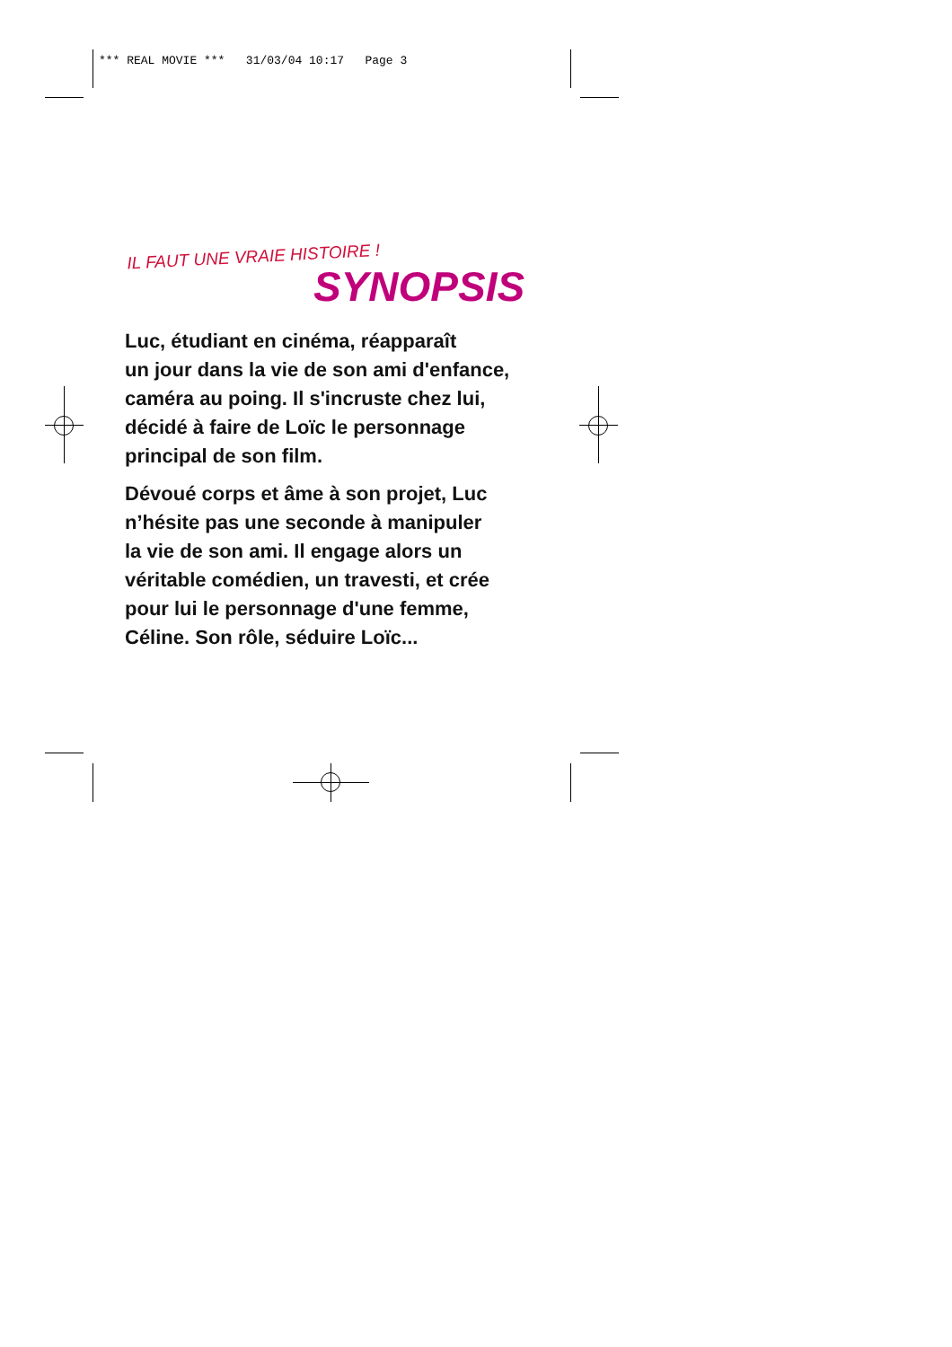*** REAL MOVIE *** 31/03/04 10:17 Page 3
IL FAUT UNE VRAIE HISTOIRE !
SYNOPSIS
Luc, étudiant en cinéma, réapparaît
un jour dans la vie de son ami d'enfance,
caméra au poing. Il s'incruste chez lui,
décidé à faire de Loïc le personnage
principal de son film.
Dévoué corps et âme à son projet, Luc
n’hésite pas une seconde à manipuler
la vie de son ami. Il engage alors un
véritable comédien, un travesti, et crée
pour lui le personnage d'une femme,
Céline. Son rôle, séduire Loïc...